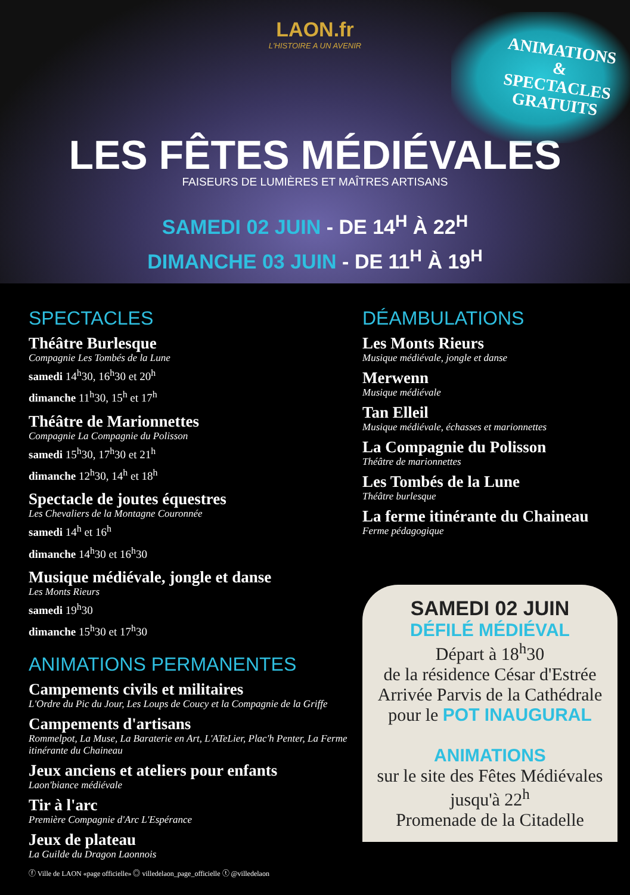LAON.fr
L'HISTOIRE A UN AVENIR
ANIMATIONS
&
SPECTACLES
GRATUITS
LES FÊTES MÉDIÉVALES
FAISEURS DE LUMIÈRES ET MAÎTRES ARTISANS
SAMEDI 02 JUIN - DE 14<sup>H</sup> À 22<sup>H</sup>
DIMANCHE 03 JUIN - DE 11<sup>H</sup> À 19<sup>H</sup>
SPECTACLES
Théâtre Burlesque
Compagnie Les Tombés de la Lune
samedi 14<sup>h</sup>30, 16<sup>h</sup>30 et 20<sup>h</sup>
dimanche 11<sup>h</sup>30, 15<sup>h</sup> et 17<sup>h</sup>
Théâtre de Marionnettes
Compagnie La Compagnie du Polisson
samedi 15<sup>h</sup>30, 17<sup>h</sup>30 et 21<sup>h</sup>
dimanche 12<sup>h</sup>30, 14<sup>h</sup> et 18<sup>h</sup>
Spectacle de joutes équestres
Les Chevaliers de la Montagne Couronnée
samedi 14<sup>h</sup> et 16<sup>h</sup>
dimanche 14<sup>h</sup>30 et 16<sup>h</sup>30
Musique médiévale, jongle et danse
Les Monts Rieurs
samedi 19<sup>h</sup>30
dimanche 15<sup>h</sup>30 et 17<sup>h</sup>30
ANIMATIONS PERMANENTES
Campements civils et militaires
L'Ordre du Pic du Jour, Les Loups de Coucy et la Compagnie de la Griffe
Campements d'artisans
Rommelpot, La Muse, La Baraterie en Art, L'ATeLier, Plac'h Penter, La Ferme itinérante du Chaineau
Jeux anciens et ateliers pour enfants
Laon'biance médiévale
Tir à l'arc
Première Compagnie d'Arc L'Espérance
Jeux de plateau
La Guilde du Dragon Laonnois
ⓕ Ville de LAON «page officielle» ◎ villedelaon_page_officielle ⓣ @villedelaon
DÉAMBULATIONS
Les Monts Rieurs
Musique médiévale, jongle et danse
Merwenn
Musique médiévale
Tan Elleil
Musique médiévale, échasses et marionnettes
La Compagnie du Polisson
Théâtre de marionnettes
Les Tombés de la Lune
Théâtre burlesque
La ferme itinérante du Chaineau
Ferme pédagogique
SAMEDI 02 JUIN
DÉFILÉ MÉDIÉVAL
Départ à 18<sup>h</sup>30
de la résidence César d'Estrée
Arrivée Parvis de la Cathédrale
pour le POT INAUGURAL
ANIMATIONS
sur le site des Fêtes Médiévales
jusqu'à 22<sup>h</sup>
Promenade de la Citadelle